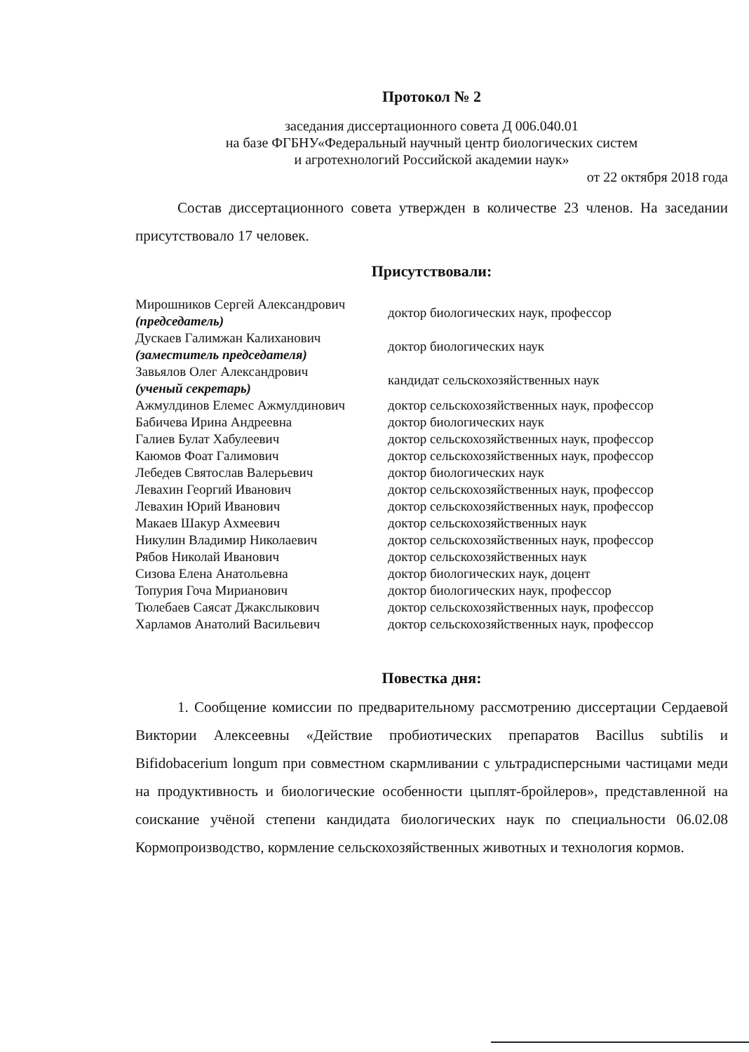Протокол № 2
заседания диссертационного совета Д 006.040.01
на базе ФГБНУ«Федеральный научный центр биологических систем
и агротехнологий Российской академии наук»
от 22 октября 2018 года
Состав диссертационного совета утвержден в количестве 23 членов. На заседании присутствовало 17 человек.
Присутствовали:
| Мирошников Сергей Александрович (председатель) | доктор биологических наук, профессор |
| Дускаев Галимжан Калиханович (заместитель председателя) | доктор биологических наук |
| Завьялов Олег Александрович (ученый секретарь) | кандидат сельскохозяйственных наук |
| Ажмулдинов Елемес Ажмулдинович | доктор сельскохозяйственных наук, профессор |
| Бабичева Ирина Андреевна | доктор биологических наук |
| Галиев Булат Хабулеевич | доктор сельскохозяйственных наук, профессор |
| Каюмов Фоат Галимович | доктор сельскохозяйственных наук, профессор |
| Лебедев Святослав Валерьевич | доктор биологических наук |
| Левахин Георгий Иванович | доктор сельскохозяйственных наук, профессор |
| Левахин Юрий Иванович | доктор сельскохозяйственных наук, профессор |
| Макаев Шакур Ахмеевич | доктор сельскохозяйственных наук |
| Никулин Владимир Николаевич | доктор сельскохозяйственных наук, профессор |
| Рябов Николай Иванович | доктор сельскохозяйственных наук |
| Сизова Елена Анатольевна | доктор биологических наук, доцент |
| Топурия Гоча Мирианович | доктор биологических наук, профессор |
| Тюлебаев Саясат Джакслыкович | доктор сельскохозяйственных наук, профессор |
| Харламов Анатолий Васильевич | доктор сельскохозяйственных наук, профессор |
Повестка дня:
1. Сообщение комиссии по предварительному рассмотрению диссертации Сердаевой Виктории Алексеевны «Действие пробиотических препаратов Bacillus subtilis и Bifidobacerium longum при совместном скармливании с ультрадисперсными частицами меди на продуктивность и биологические особенности цыплят-бройлеров», представленной на соискание учёной степени кандидата биологических наук по специальности 06.02.08 Кормопроизводство, кормление сельскохозяйственных животных и технология кормов.